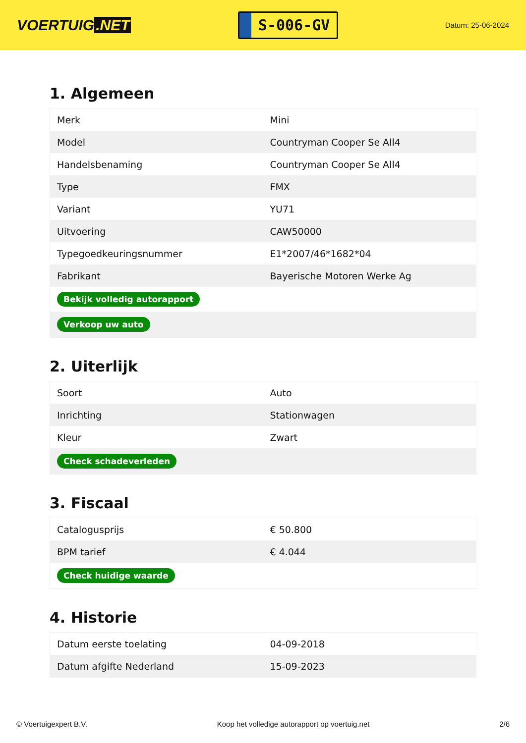VOERTUIG.NET
S-006-GV
Datum: 25-06-2024
1. Algemeen
| Merk | Mini |
| Model | Countryman Cooper Se All4 |
| Handelsbenaming | Countryman Cooper Se All4 |
| Type | FMX |
| Variant | YU71 |
| Uitvoering | CAW50000 |
| Typegoedkeuringsnummer | E1*2007/46*1682*04 |
| Fabrikant | Bayerische Motoren Werke Ag |
| Bekijk volledig autorapport | |
| Verkoop uw auto | |
2. Uiterlijk
| Soort | Auto |
| Inrichting | Stationwagen |
| Kleur | Zwart |
| Check schadeverleden | |
3. Fiscaal
| Catalogusprijs | € 50.800 |
| BPM tarief | € 4.044 |
| Check huidige waarde | |
4. Historie
| Datum eerste toelating | 04-09-2018 |
| Datum afgifte Nederland | 15-09-2023 |
© Voertuigexpert B.V. Koop het volledige autorapport op voertuig.net 2/6